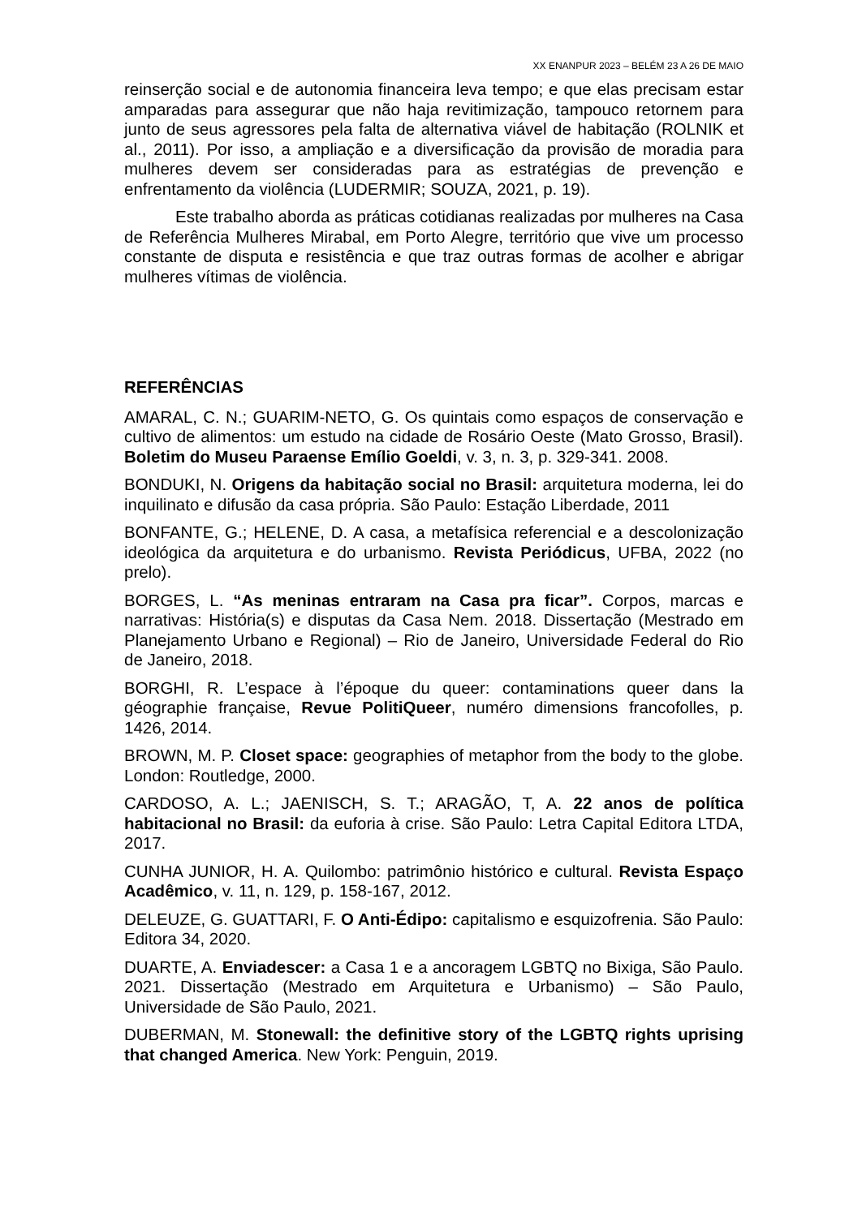XX ENANPUR 2023 – BELÉM 23 A 26 DE MAIO
reinserção social e de autonomia financeira leva tempo; e que elas precisam estar amparadas para assegurar que não haja revitimização, tampouco retornem para junto de seus agressores pela falta de alternativa viável de habitação (ROLNIK et al., 2011). Por isso, a ampliação e a diversificação da provisão de moradia para mulheres devem ser consideradas para as estratégias de prevenção e enfrentamento da violência (LUDERMIR; SOUZA, 2021, p. 19).
Este trabalho aborda as práticas cotidianas realizadas por mulheres na Casa de Referência Mulheres Mirabal, em Porto Alegre, território que vive um processo constante de disputa e resistência e que traz outras formas de acolher e abrigar mulheres vítimas de violência.
REFERÊNCIAS
AMARAL, C. N.; GUARIM-NETO, G. Os quintais como espaços de conservação e cultivo de alimentos: um estudo na cidade de Rosário Oeste (Mato Grosso, Brasil). Boletim do Museu Paraense Emílio Goeldi, v. 3, n. 3, p. 329-341. 2008.
BONDUKI, N. Origens da habitação social no Brasil: arquitetura moderna, lei do inquilinato e difusão da casa própria. São Paulo: Estação Liberdade, 2011
BONFANTE, G.; HELENE, D. A casa, a metafísica referencial e a descolonização ideológica da arquitetura e do urbanismo. Revista Periódicus, UFBA, 2022 (no prelo).
BORGES, L. “As meninas entraram na Casa pra ficar”. Corpos, marcas e narrativas: História(s) e disputas da Casa Nem. 2018. Dissertação (Mestrado em Planejamento Urbano e Regional) – Rio de Janeiro, Universidade Federal do Rio de Janeiro, 2018.
BORGHI, R. L’espace à l’époque du queer: contaminations queer dans la géographie française, Revue PolitiQueer, numéro dimensions francofolles, p. 1426, 2014.
BROWN, M. P. Closet space: geographies of metaphor from the body to the globe. London: Routledge, 2000.
CARDOSO, A. L.; JAENISCH, S. T.; ARAGÃO, T, A. 22 anos de política habitacional no Brasil: da euforia à crise. São Paulo: Letra Capital Editora LTDA, 2017.
CUNHA JUNIOR, H. A. Quilombo: patrimônio histórico e cultural. Revista Espaço Acadêmico, v. 11, n. 129, p. 158-167, 2012.
DELEUZE, G. GUATTARI, F. O Anti-Édipo: capitalismo e esquizofrenia. São Paulo: Editora 34, 2020.
DUARTE, A. Enviadescer: a Casa 1 e a ancoragem LGBTQ no Bixiga, São Paulo. 2021. Dissertação (Mestrado em Arquitetura e Urbanismo) – São Paulo, Universidade de São Paulo, 2021.
DUBERMAN, M. Stonewall: the definitive story of the LGBTQ rights uprising that changed America. New York: Penguin, 2019.